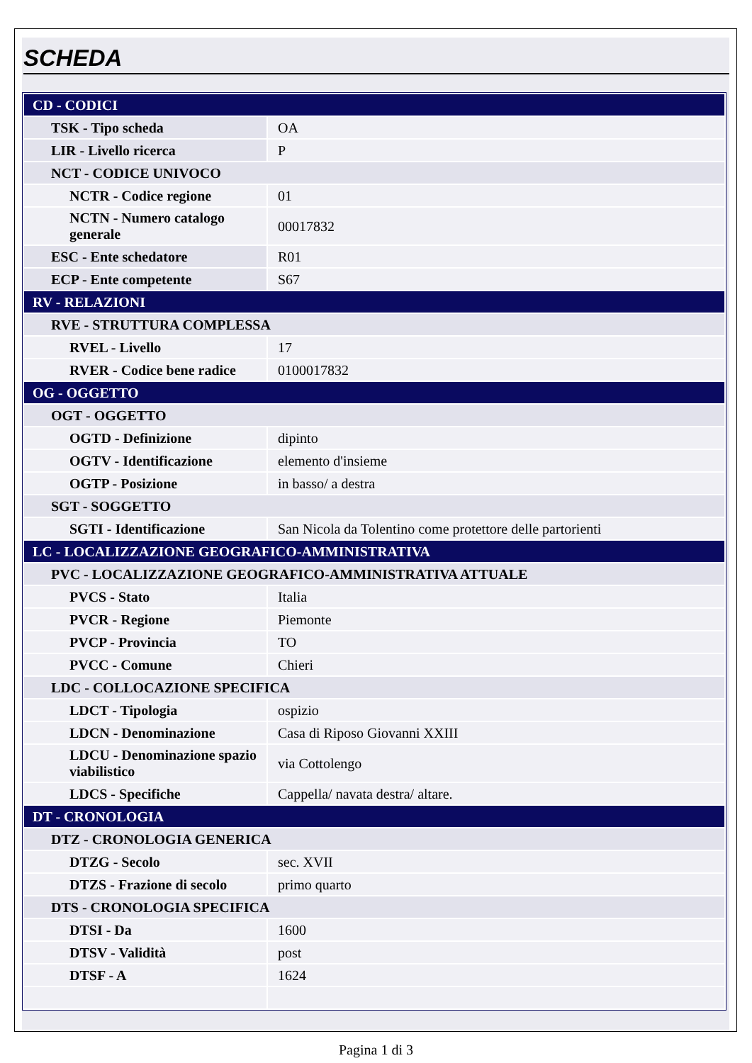SCHEDA
| CD - CODICI | |
| TSK - Tipo scheda | OA |
| LIR - Livello ricerca | P |
| NCT - CODICE UNIVOCO | |
| NCTR - Codice regione | 01 |
| NCTN - Numero catalogo generale | 00017832 |
| ESC - Ente schedatore | R01 |
| ECP - Ente competente | S67 |
| RV - RELAZIONI | |
| RVE - STRUTTURA COMPLESSA | |
| RVEL - Livello | 17 |
| RVER - Codice bene radice | 0100017832 |
| OG - OGGETTO | |
| OGT - OGGETTO | |
| OGTD - Definizione | dipinto |
| OGTV - Identificazione | elemento d'insieme |
| OGTP - Posizione | in basso/ a destra |
| SGT - SOGGETTO | |
| SGTI - Identificazione | San Nicola da Tolentino come protettore delle partorienti |
| LC - LOCALIZZAZIONE GEOGRAFICO-AMMINISTRATIVA | |
| PVC - LOCALIZZAZIONE GEOGRAFICO-AMMINISTRATIVA ATTUALE | |
| PVCS - Stato | Italia |
| PVCR - Regione | Piemonte |
| PVCP - Provincia | TO |
| PVCC - Comune | Chieri |
| LDC - COLLOCAZIONE SPECIFICA | |
| LDCT - Tipologia | ospizio |
| LDCN - Denominazione | Casa di Riposo Giovanni XXIII |
| LDCU - Denominazione spazio viabilistico | via Cottolengo |
| LDCS - Specifiche | Cappella/ navata destra/ altare. |
| DT - CRONOLOGIA | |
| DTZ - CRONOLOGIA GENERICA | |
| DTZG - Secolo | sec. XVII |
| DTZS - Frazione di secolo | primo quarto |
| DTS - CRONOLOGIA SPECIFICA | |
| DTSI - Da | 1600 |
| DTSV - Validità | post |
| DTSF - A | 1624 |
Pagina 1 di 3